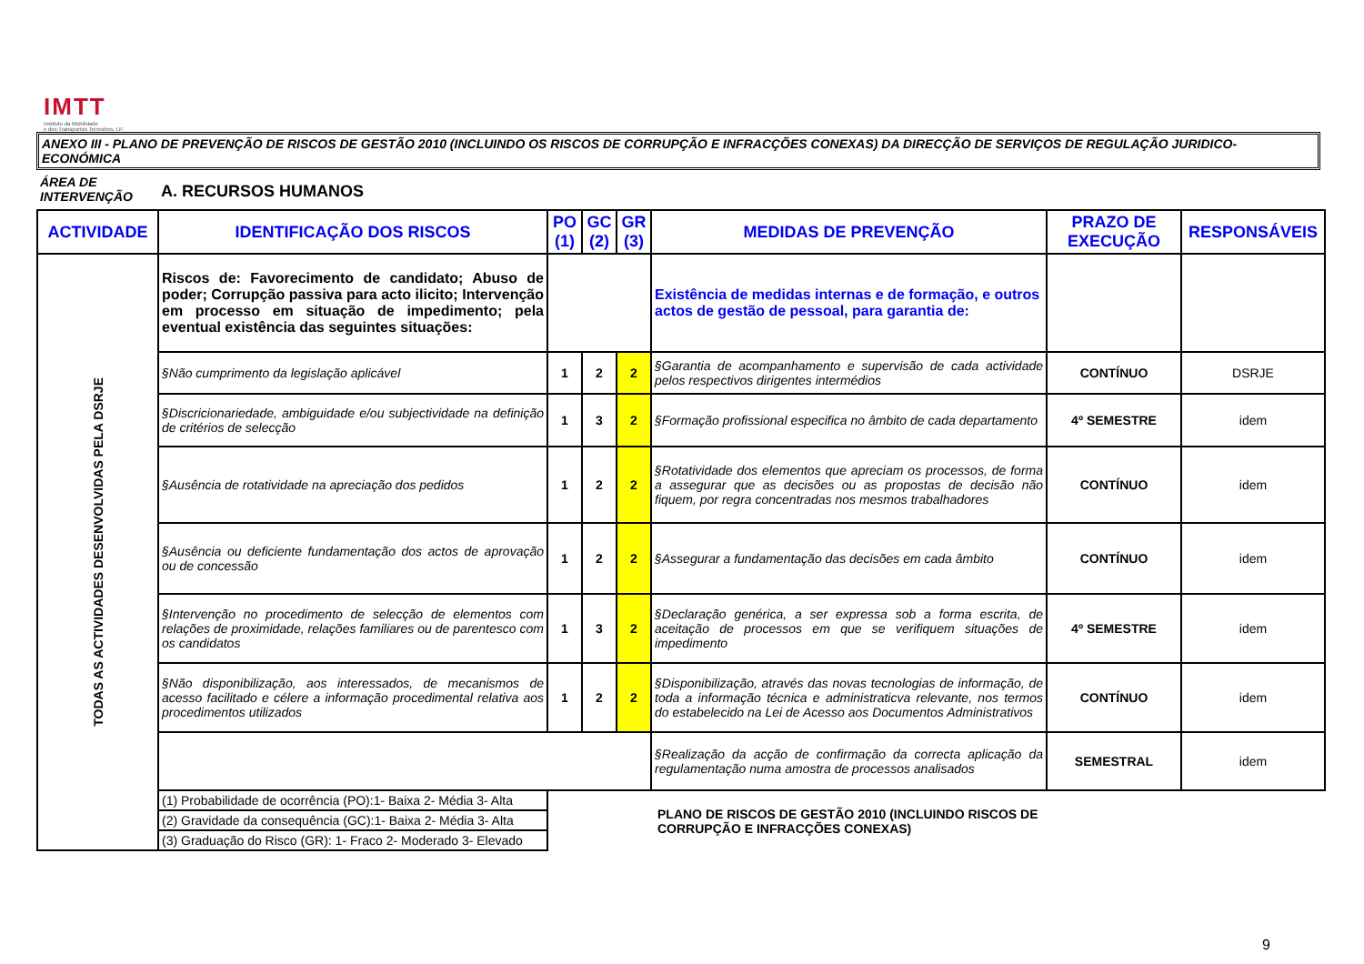IMTT
Instituto da Mobilidade
e dos Transportes Terrestres, I.P.
ANEXO III - PLANO DE PREVENÇÃO DE RISCOS DE GESTÃO 2010 (INCLUINDO OS RISCOS DE CORRUPÇÃO E INFRACÇÕES CONEXAS) DA DIRECÇÃO DE SERVIÇOS DE REGULAÇÃO JURIDICO-ECONÓMICA
ÁREA DE
INTERVENÇÃO
A. RECURSOS HUMANOS
| ACTIVIDADE | IDENTIFICAÇÃO DOS RISCOS | PO (1) | GC (2) | GR (3) | MEDIDAS DE PREVENÇÃO | PRAZO DE EXECUÇÃO | RESPONSÁVEIS |
| --- | --- | --- | --- | --- | --- | --- | --- |
| TODAS AS ACTIVIDADES DESENVOLVIDAS PELA DSRJE | Riscos de: Favorecimento de candidato; Abuso de poder; Corrupção passiva para acto ilicito; Intervenção em processo em situação de impedimento; pela eventual existência das seguintes situações: | | | | Existência de medidas internas e de formação, e outros actos de gestão de pessoal, para garantia de: | | |
| | §Não cumprimento da legislação aplicável | 1 | 2 | 2 | §Garantia de acompanhamento e supervisão de cada actividade pelos respectivos dirigentes intermédios | CONTÍNUO | DSRJE |
| | §Discricionariedade, ambiguidade e/ou subjectividade na definição de critérios de selecção | 1 | 3 | 2 | §Formação profissional especifica no âmbito de cada departamento | 4º SEMESTRE | idem |
| | §Ausência de rotatividade na apreciação dos pedidos | 1 | 2 | 2 | §Rotatividade dos elementos que apreciam os processos, de forma a assegurar que as decisões ou as propostas de decisão não fiquem, por regra concentradas nos mesmos trabalhadores | CONTÍNUO | idem |
| | §Ausência ou deficiente fundamentação dos actos de aprovação ou de concessão | 1 | 2 | 2 | §Assegurar a fundamentação das decisões em cada âmbito | CONTÍNUO | idem |
| | §Intervenção no procedimento de selecção de elementos com relações de proximidade, relações familiares ou de parentesco com os candidatos | 1 | 3 | 2 | §Declaração genérica, a ser expressa sob a forma escrita, de aceitação de processos em que se verifiquem situações de impedimento | 4º SEMESTRE | idem |
| | §Não disponibilização, aos interessados, de mecanismos de acesso facilitado e célere a informação procedimental relativa aos procedimentos utilizados | 1 | 2 | 2 | §Disponibilização, através das novas tecnologias de informação, de toda a informação técnica e administraticva relevante, nos termos do estabelecido na Lei de Acesso aos Documentos Administrativos | CONTÍNUO | idem |
| | | | | | §Realização da acção de confirmação da correcta aplicação da regulamentação numa amostra de processos analisados | SEMESTRAL | idem |
| | (1) Probabilidade de ocorrência (PO):1- Baixa 2- Média 3- Alta | PLANO DE RISCOS DE GESTÃO 2010 (INCLUINDO RISCOS DE CORRUPÇÃO E INFRACÇÕES CONEXAS) | | | | | |
| | (2) Gravidade da consequência (GC):1- Baixa 2- Média 3- Alta | | | | | | |
| | (3) Graduação do Risco (GR): 1- Fraco 2- Moderado 3- Elevado | | | | | | |
9